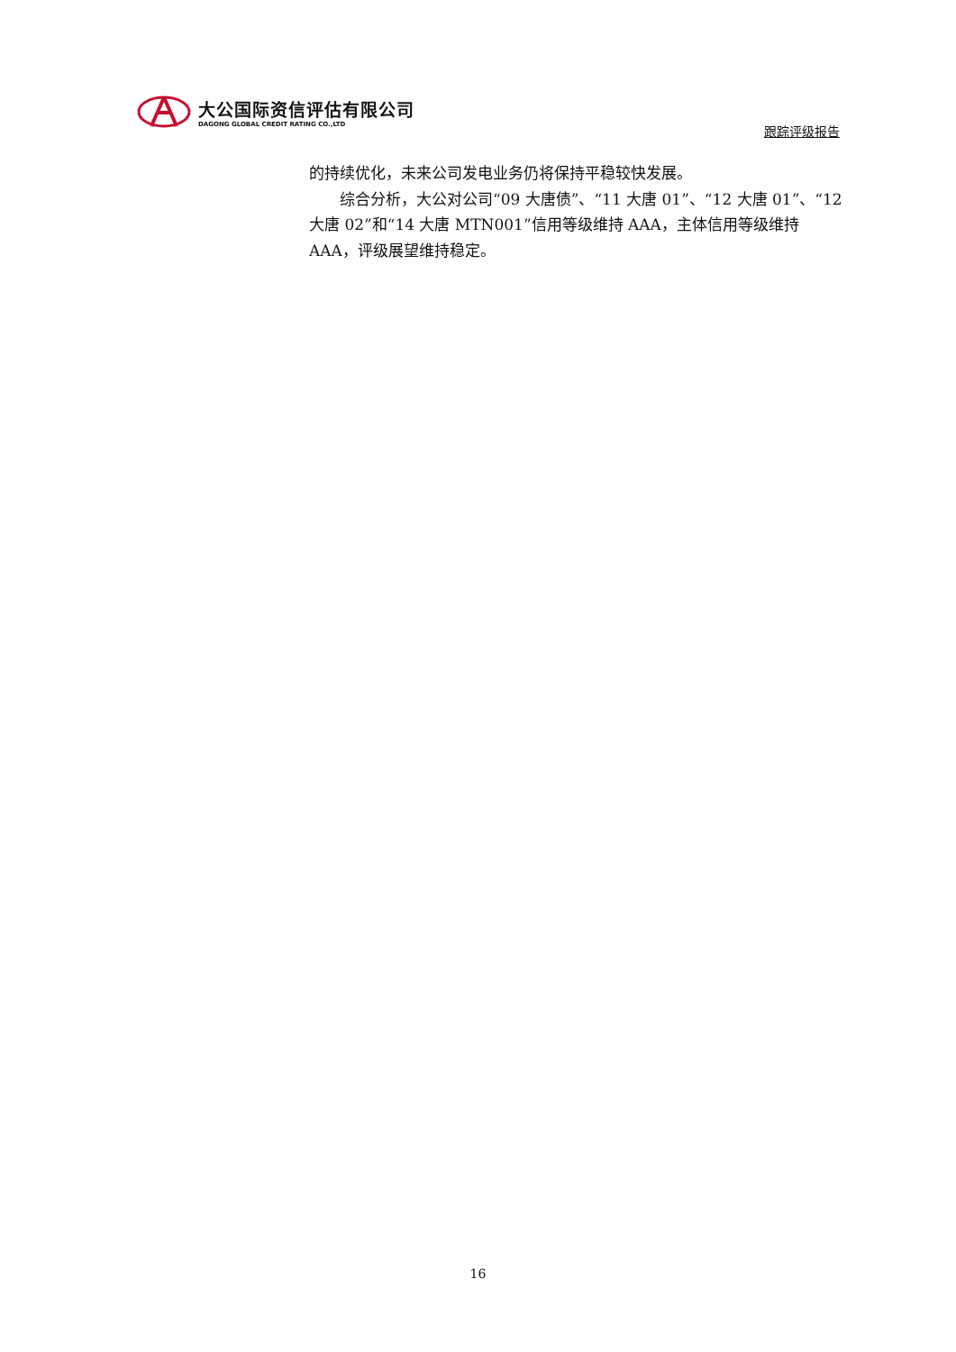大公国际资信评估有限公司
DAGONG GLOBAL CREDIT RATING CO.,LTD
跟踪评级报告
的持续优化，未来公司发电业务仍将保持平稳较快发展。
综合分析，大公对公司“09 大唐债”、“11 大唐 01”、“12 大唐 01”、“12 大唐 02”和“14 大唐 MTN001”信用等级维持 AAA，主体信用等级维持 AAA，评级展望维持稳定。
16